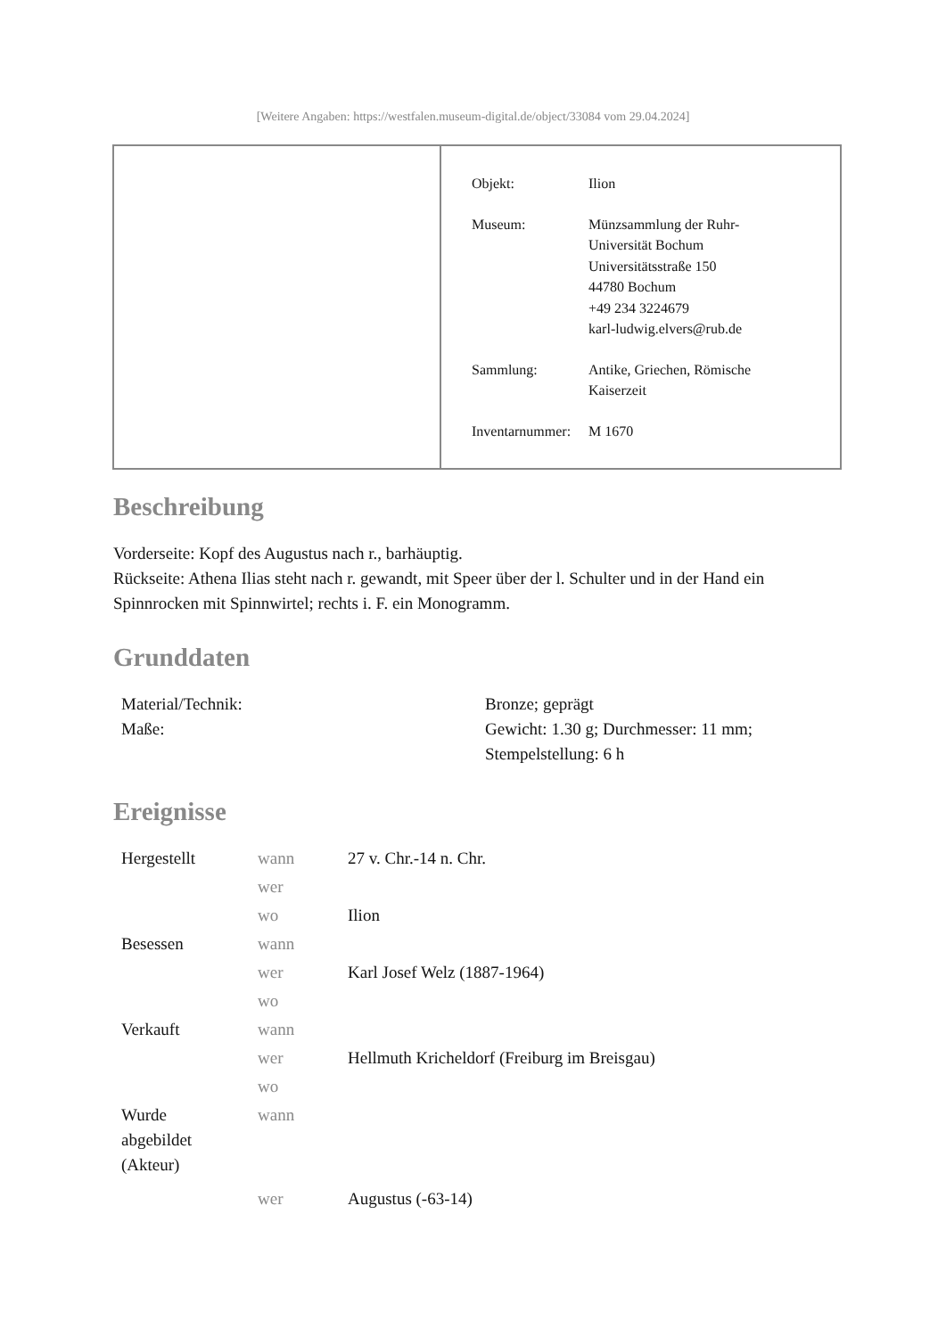[Weitere Angaben: https://westfalen.museum-digital.de/object/33084 vom 29.04.2024]
| Objekt: | Ilion |
| Museum: | Münzsammlung der Ruhr- Universität Bochum Universitätsstraße 150 44780 Bochum +49 234 3224679 karl-ludwig.elvers@rub.de |
| Sammlung: | Antike, Griechen, Römische Kaiserzeit |
| Inventarnummer: | M 1670 |
Beschreibung
Vorderseite: Kopf des Augustus nach r., barhäuptig.
Rückseite: Athena Ilias steht nach r. gewandt, mit Speer über der l. Schulter und in der Hand ein Spinnrocken mit Spinnwirtel; rechts i. F. ein Monogramm.
Grunddaten
| Material/Technik: | Bronze; geprägt |
| Maße: | Gewicht: 1.30 g; Durchmesser: 11 mm; Stempelstellung: 6 h |
Ereignisse
| Hergestellt | wann | 27 v. Chr.-14 n. Chr. |
| | wer | |
| | wo | Ilion |
| Besessen | wann | |
| | wer | Karl Josef Welz (1887-1964) |
| | wo | |
| Verkauft | wann | |
| | wer | Hellmuth Kricheldorf (Freiburg im Breisgau) |
| | wo | |
| Wurde abgebildet (Akteur) | wann | |
| | wer | Augustus (-63-14) |